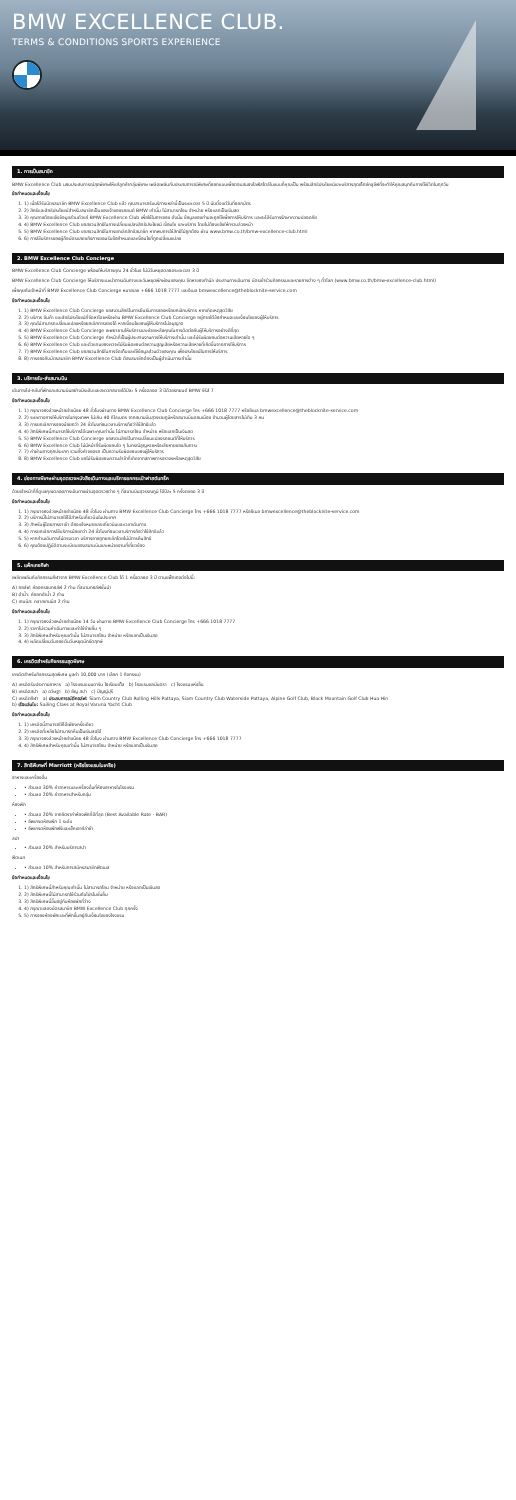BMW EXCELLENCE CLUB.
TERMS & CONDITIONS SPORTS EXPERIENCE
1. การเป็นสมาชิก
BMW Excellence Club มอบประสบการณ์สุดพิเศษให้แก่ลูกค้ากลุ่มพิเศษ เพลิดเพลินกับประสบการณ์พิเศษที่ออกแบบเพื่อตอบสนองไลฟ์สไตล์ในแบบที่คุณเป็น พร้อมสิทธิประโยชน์และบริการสุดเอ็กซ์คลูซีฟที่จะทำให้คุณสนุกกับการใช้ชีวิตในทุกวัน
ข้อกำหนดและเงื่อนไข
1. 1) เมื่อได้รับบัตรสมาชิก BMW Excellence Club แล้ว คุณสามารถรับบริการเหล่านี้เป็นระยะเวลา 5 ปี นับตั้งแต่วันที่ออกบัตร
2. 2) สิทธิและสิทธิประโยชน์สำหรับสมาชิกเป็นของเจ้าของรถยนต์ BMW เท่านั้น ไม่สามารถโอน จำหน่าย หรือแลกเป็นเงินสด
3. 3) คุณอาจต้องแจ้งข้อมูลส่วนตัวแก่ BMW Excellence Club เพื่อใช้ในการจอง ดังนั้น ข้อมูลของท่านจะถูกใช้เพื่อการให้บริการ และจะได้รับการรักษาความปลอดภัย
4. 4) BMW Excellence Club ขอสงวนสิทธิในการเปลี่ยนแปลงสิทธิประโยชน์ เงื่อนไข และบริการ โดยไม่ต้องแจ้งให้ทราบล่วงหน้า
5. 5) BMW Excellence Club ขอสงวนสิทธิในการยกเลิกสิทธิสมาชิก หากพบการใช้สิทธิไม่ถูกต้อง ผ่าน www.bmw.co.th/bmw-excellence-club.html
6. 6) การใช้บริการของผู้ถือบัตรแสดงถึงการยอมรับข้อกำหนดและเงื่อนไขที่ถูกเปลี่ยนแปลง
2. BMW Excellence Club Concierge
BMW Excellence Club Concierge พร้อมให้บริการคุณ 24 ชั่วโมง ไม่มีวันหยุดตลอดระยะเวลา 3 ปี
BMW Excellence Club Concierge ให้บริการแนะนำการเดินทางและวันหยุดพักผ่อนของคุณ จัดหาของกำนัล ประสานการเดินทาง บัตรเข้าร่วมกิจกรรมและรายการต่าง ๆ ทั่วโลก (www.bmw.co.th/bmw-excellence-club.html)
เพื่อคุยกับเจ้าหน้าที่ BMW Excellence Club Concierge หมายเลข +666 1018 7777 และอีเมล bmwexcellence@theblocknite-service.com
ข้อกำหนดและเงื่อนไข
1. 1) BMW Excellence Club Concierge ขอสงวนสิทธิในการยืนยันการจองหรือยกเลิกบริการ หากเกิดเหตุสุดวิสัย
2. 2) บริการ ซินค้า และสิทธิประโยชน์ที่จัดหาโดยหรือผ่าน BMW Excellence Club Concierge อยู่ภายใต้ข้อกำหนดและเงื่อนไขของผู้ให้บริการ
3. 3) คุณไม่สามารถเปลี่ยนแปลงหรือยกเลิกการจองได้ หากเงื่อนไขของผู้ให้บริการไม่อนุญาต
4. 4) BMW Excellence Club Concierge จะพยายามให้บริการและช่วยเหลือคุณในการติดต่อกับผู้ให้บริการอย่างดีที่สุด
5. 5) BMW Excellence Club Concierge ทำหน้าที่เป็นผู้ประสานงานการให้บริการเท่านั้น และไม่รับผิดชอบต่อความเสียหายใด ๆ
6. 6) BMW Excellence Club และตัวแทนของเราจะไม่รับผิดชอบต่อความสูญเสียหรือความเสียหายที่เกิดขึ้นจากการใช้บริการ
7. 7) BMW Excellence Club ขอสงวนสิทธิในการจัดเก็บและใช้ข้อมูลส่วนตัวของคุณ เพื่อประโยชน์ในการให้บริการ
8. 8) การจองกับบัตรสมาชิก BMW Excellence Club ต้องสมาชิกต้องเป็นผู้ดำเนินการเท่านั้น
3. บริการรับ-ส่งสนามบิน
เดินทางไป-กลับที่พักและสนามบินอย่างมีระดับและสะดวกสบายได้ปีละ 5 ครั้งตลอด 3 ปีด้วยรถยนต์ BMW ซีรีส์ 7
ข้อกำหนดและเงื่อนไข
1. 1) กรุณาจองล่วงหน้าอย่างน้อย 48 ชั่วโมงผ่านทาง BMW Excellence Club Concierge โทร +666 1018 7777 หรืออีเมล bmwexcellence@theblocknite-service.com
2. 2) ระยะทางการให้บริการในกรุงเทพฯ ไม่เกิน 40 กิโลเมตร จากสนามบินสุวรรณภูมิหรือสนามบินดอนเมือง จำนวนผู้โดยสารไม่เกิน 3 คน
3. 3) การยกเลิกการจองน้อยกว่า 24 ชั่วโมงก่อนเวลาบริการถือว่าใช้สิทธิแล้ว
4. 4) สิทธิพิเศษนี้สามารถใช้บริการได้เฉพาะคุณเท่านั้น ไม่สามารถโอน จำหน่าย หรือแลกเป็นเงินสด
5. 5) BMW Excellence Club Concierge ขอสงวนสิทธิในการเปลี่ยนแปลงรถยนต์ที่ให้บริการ
6. 6) BMW Excellence Club ไม่มีหน้าที่รับผิดชอบใด ๆ ในกรณีสูญหายหรือเสียหายของสัมภาระ
7. 7) ค่าผ่านทางทุกประเภท รวมทั้งค่าจอดรถ เป็นความรับผิดชอบของผู้ให้บริการ
8. 8) BMW Excellence Club ขอไม่รับผิดชอบความล่าช้าที่เกิดจากสภาพการจราจรหรือเหตุสุดวิสัย
4. ช่องทางพิเศษผ่านจุดตรวจหนังสือเดินทางและบริการยกกระเป๋าฟาสต์แทร็ค
ด้วยเจ้าหน้าที่ที่ดูแลคุณตลอดการเดินทางผ่านจุดตรวจต่าง ๆ ที่สนามบินสุวรรณภูมิ ได้ปีละ 5 ครั้งตลอด 3 ปี
ข้อกำหนดและเงื่อนไข
1. 1) กรุณาจองล่วงหน้าอย่างน้อย 48 ชั่วโมง ผ่านทาง BMW Excellence Club Concierge โทร +666 1018 7777 หรืออีเมล bmwexcellence@theblocknite-service.com
2. 2) บริการนี้ไม่สามารถใช้ได้สำหรับเที่ยวบินในประเทศ
3. 3) สำหรับผู้โดยสารขาเข้า ต้องแจ้งหมายเลขเที่ยวบินและเวลาเดินทาง
4. 4) การยกเลิกการใช้บริการน้อยกว่า 24 ชั่วโมงก่อนเวลาบริการถือว่าใช้สิทธิแล้ว
5. 5) หากท่านเดินทางไม่ตรงเวลา บริการอาจถูกยกเลิกโดยไม่มีการคืนสิทธิ
6. 6) คุณต้องปฏิบัติตามระเบียบของสนามบินและหน่วยงานที่เกี่ยวข้อง
5. แพ็กเกจกีฬา
เพลิดเพลินกับกิจกรรมกีฬาจาก BMW Excellence Club ได้ 1 ครั้งตลอด 3 ปี ตามแพ็กเกจต่อไปนี้:
A) กอล์ฟ: ค่ออกรอบกอล์ฟ 2 ท่าน ที่สนามกอล์ฟชั้นนำ
B) ดำน้ำ: ค่ออกดำน้ำ 2 ท่าน
C) เทนนิส: คลาสเทนนิส 2 ท่าน
ข้อกำหนดและเงื่อนไข
1. 1) กรุณาจองล่วงหน้าอย่างน้อย 14 วัน ผ่านทาง BMW Excellence Club Concierge โทร +666 1018 7777
2. 2) ราคาไม่รวมค่าเดินทางและค่าใช้จ่ายอื่น ๆ
3. 3) สิทธิพิเศษสำหรับคุณเท่านั้น ไม่สามารถโอน จำหน่าย หรือแลกเป็นเงินสด
4. 4) ผลัดเปลี่ยนวันจองเว้นวันหยุดนักขัตฤกษ์
6. เครดิตสำหรับกิจกรรมสุดพิเศษ
เครดิตสำหรับกิจกรรมสุดพิเศษ มูลค่า 10,000 บาท (เลือก 1 กิจกรรม)
A) เครดิตรับประทานอาหาร a) โรงแรมแมนดาริน โอเรียนเต็ล b) โรงแรมแอนันตรา c) โรงแรมแห่งอื่น
B) เครดิตสปา a) ดวิษฐา b) อัญ สปา c) ปัญญ์ปุรี
C) เครดิตกีฬา a) ประสบการณ์ตีกอล์ฟ: Siam Country Club Rolling Hills Pattaya, Siam Country Club Waterside Pattaya, Alpine Golf Club, Black Mountain Golf Club Hua Hin
b) เรือแล่นใบ: Sailing Class at Royal Varuna Yacht Club
ข้อกำหนดและเงื่อนไข
1. 1) เครดิตนี้สามารถใช้ได้เพียงครั้งเดียว
2. 2) เครดิตที่เหลือไม่สามารถคืนเป็นเงินสดได้
3. 3) กรุณาจองล่วงหน้าอย่างน้อย 48 ชั่วโมง ผ่านทาง BMW Excellence Club Concierge โทร +666 1018 7777
4. 4) สิทธิพิเศษสำหรับคุณเท่านั้น ไม่สามารถโอน จำหน่าย หรือแลกเป็นเงินสด
7. สิทธิพิเศษที่ Marriott (หรือโรงแรมในเครือ)
อาหารและเครื่องดื่ม
• ส่วนลด 30% ค่าอาหารและเครื่องดื่มที่ห้องอาหารในโรงแรม
• ส่วนลด 20% ค่าอาหารสำหรับกลุ่ม
ห้องพัก
• ส่วนลด 20% จากอัตราค่าห้องพักที่ดีที่สุด (Best Available Rate - BAR)
• อัพเกรดห้องพัก 1 ระดับ
• อัพเกรดห้องพักฟรีและเช็คเอาท์ล่าช้า
สปา
• ส่วนลด 20% สำหรับบริการสปา
ฟิตเนส
• ส่วนลด 10% สำหรับการสมัครสมาชิกฟิตเนส
ข้อกำหนดและเงื่อนไข
1. 1) สิทธิพิเศษนี้สำหรับคุณเท่านั้น ไม่สามารถโอน จำหน่าย หรือแลกเป็นเงินสด
2. 2) สิทธิพิเศษนี้ไม่สามารถใช้ร่วมกับโปรโมชั่นอื่น
3. 3) สิทธิพิเศษนี้ขึ้นอยู่กับห้องพักที่ว่าง
4. 4) กรุณาแสดงบัตรสมาชิก BMW Excellence Club ทุกครั้ง
5. 5) การจองห้องพักและที่พักขึ้นอยู่กับเงื่อนไขของโรงแรม